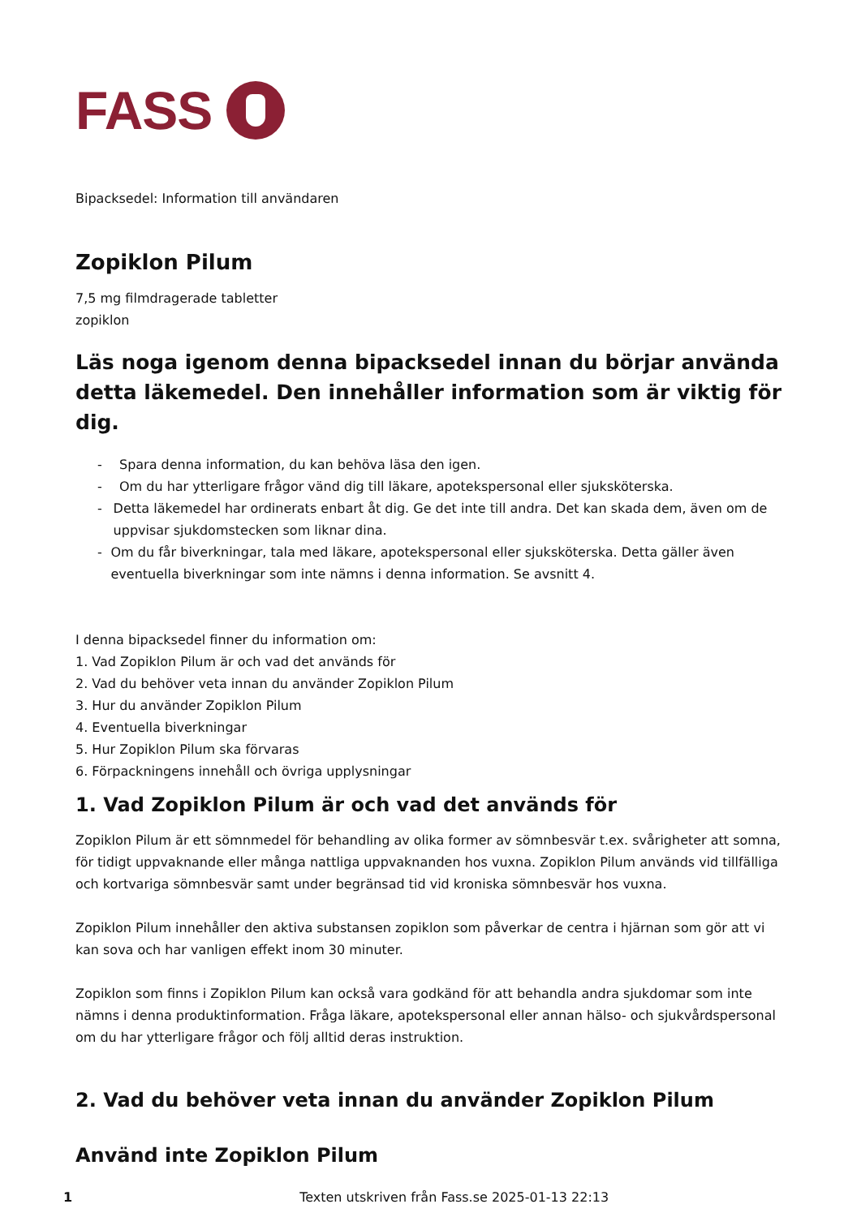FASS
Bipacksedel: Information till användaren
Zopiklon Pilum
7,5 mg filmdragerade tabletter
zopiklon
Läs noga igenom denna bipacksedel innan du börjar använda detta läkemedel. Den innehåller information som är viktig för dig.
- Spara denna information, du kan behöva läsa den igen.
- Om du har ytterligare frågor vänd dig till läkare, apotekspersonal eller sjuksköterska.
- Detta läkemedel har ordinerats enbart åt dig. Ge det inte till andra. Det kan skada dem, även om de uppvisar sjukdomstecken som liknar dina.
- Om du får biverkningar, tala med läkare, apotekspersonal eller sjuksköterska. Detta gäller även eventuella biverkningar som inte nämns i denna information. Se avsnitt 4.
I denna bipacksedel finner du information om:
1. Vad Zopiklon Pilum är och vad det används för
2. Vad du behöver veta innan du använder Zopiklon Pilum
3. Hur du använder Zopiklon Pilum
4. Eventuella biverkningar
5. Hur Zopiklon Pilum ska förvaras
6. Förpackningens innehåll och övriga upplysningar
1. Vad Zopiklon Pilum är och vad det används för
Zopiklon Pilum är ett sömnmedel för behandling av olika former av sömnbesvär t.ex. svårigheter att somna, för tidigt uppvaknande eller många nattliga uppvaknanden hos vuxna. Zopiklon Pilum används vid tillfälliga och kortvariga sömnbesvär samt under begränsad tid vid kroniska sömnbesvär hos vuxna.
Zopiklon Pilum innehåller den aktiva substansen zopiklon som påverkar de centra i hjärnan som gör att vi kan sova och har vanligen effekt inom 30 minuter.
Zopiklon som finns i Zopiklon Pilum kan också vara godkänd för att behandla andra sjukdomar som inte nämns i denna produktinformation. Fråga läkare, apotekspersonal eller annan hälso- och sjukvårdspersonal om du har ytterligare frågor och följ alltid deras instruktion.
2. Vad du behöver veta innan du använder Zopiklon Pilum
Använd inte Zopiklon Pilum
1 Texten utskriven från Fass.se 2025-01-13 22:13